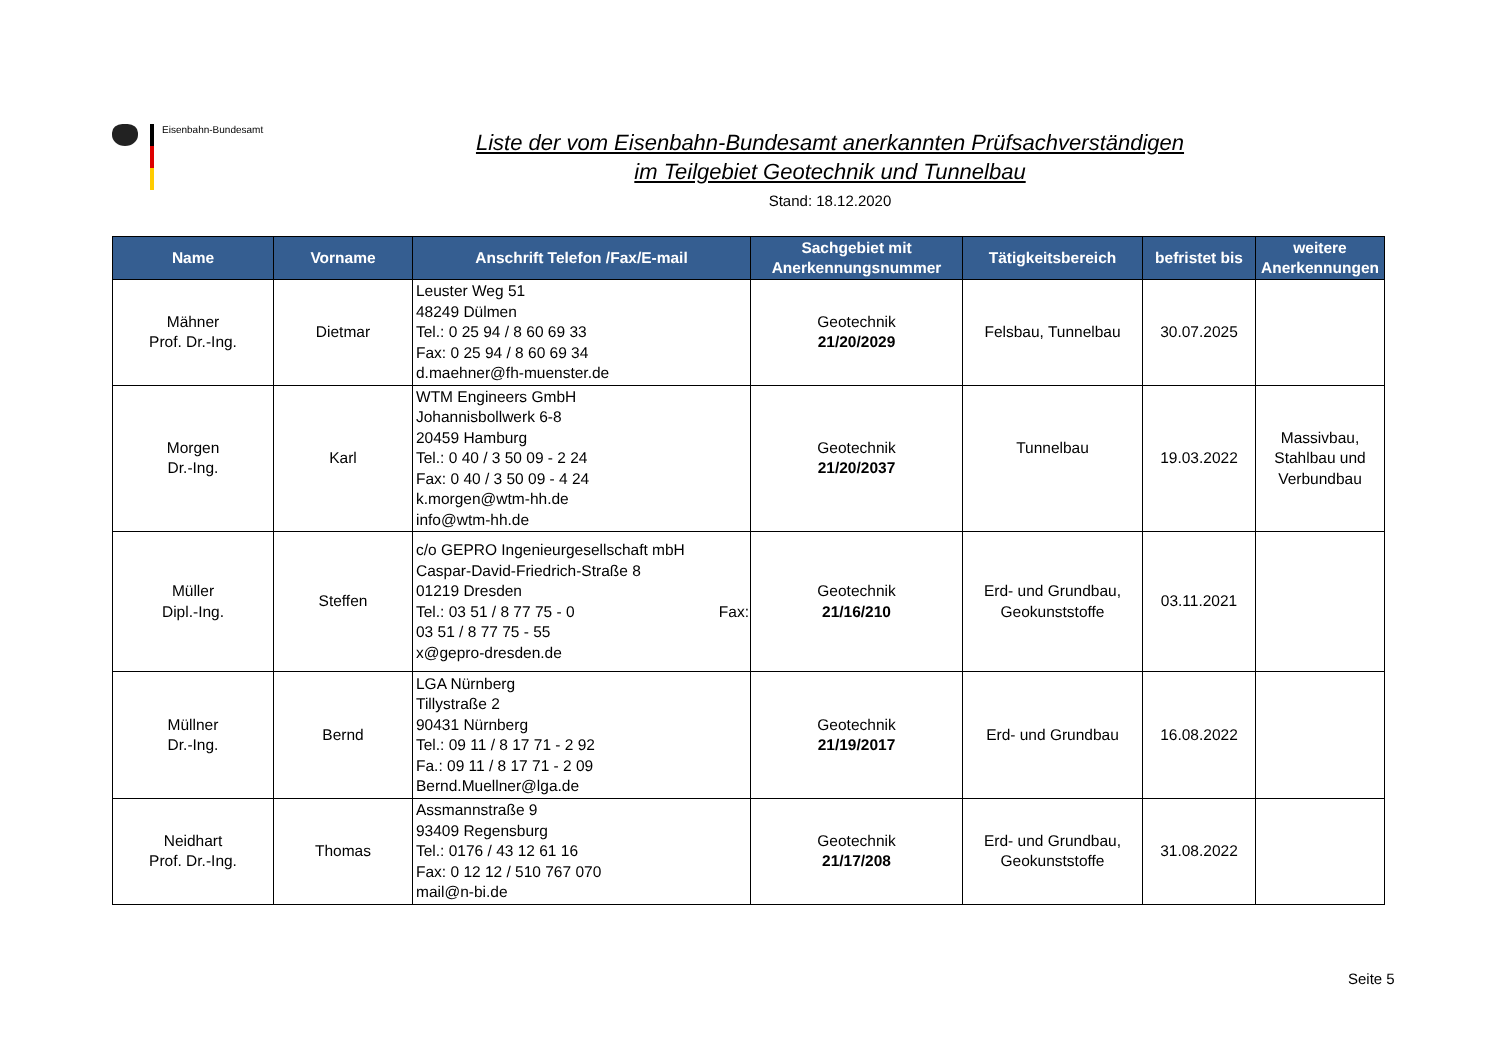Eisenbahn-Bundesamt
Liste der vom Eisenbahn-Bundesamt anerkannten Prüfsachverständigen
im Teilgebiet Geotechnik und Tunnelbau
Stand: 18.12.2020
| Name | Vorname | Anschrift Telefon /Fax/E-mail | Sachgebiet mit Anerkennungsnummer | Tätigkeitsbereich | befristet bis | weitere Anerkennungen |
| --- | --- | --- | --- | --- | --- | --- |
| Mähner Prof. Dr.-Ing. | Dietmar | Leuster Weg 51 48249 Dülmen Tel.: 0 25 94 / 8 60 69 33 Fax: 0 25 94 / 8 60 69 34 d.maehner@fh-muenster.de | Geotechnik 21/20/2029 | Felsbau, Tunnelbau | 30.07.2025 | |
| Morgen Dr.-Ing. | Karl | WTM Engineers GmbH Johannisbollwerk 6-8 20459 Hamburg Tel.: 0 40 / 3 50 09 - 2 24 Fax: 0 40 / 3 50 09 - 4 24 k.morgen@wtm-hh.de info@wtm-hh.de | Geotechnik 21/20/2037 | Tunnelbau | 19.03.2022 | Massivbau, Stahlbau und Verbundbau |
| Müller Dipl.-Ing. | Steffen | c/o GEPRO Ingenieurgesellschaft mbH Caspar-David-Friedrich-Straße 8 01219 Dresden Tel.: 03 51 / 8 77 75 - 0 Fax: 03 51 / 8 77 75 - 55 x@gepro-dresden.de | Geotechnik 21/16/210 | Erd- und Grundbau, Geokunststoffe | 03.11.2021 | |
| Müllner Dr.-Ing. | Bernd | LGA Nürnberg Tillystraße 2 90431 Nürnberg Tel.: 09 11 / 8 17 71 - 2 92 Fa.: 09 11 / 8 17 71 - 2 09 Bernd.Muellner@lga.de | Geotechnik 21/19/2017 | Erd- und Grundbau | 16.08.2022 | |
| Neidhart Prof. Dr.-Ing. | Thomas | Assmannstraße 9 93409 Regensburg Tel.: 0176 / 43 12 61 16 Fax: 0 12 12 / 510 767 070 mail@n-bi.de | Geotechnik 21/17/208 | Erd- und Grundbau, Geokunststoffe | 31.08.2022 | |
Seite 5